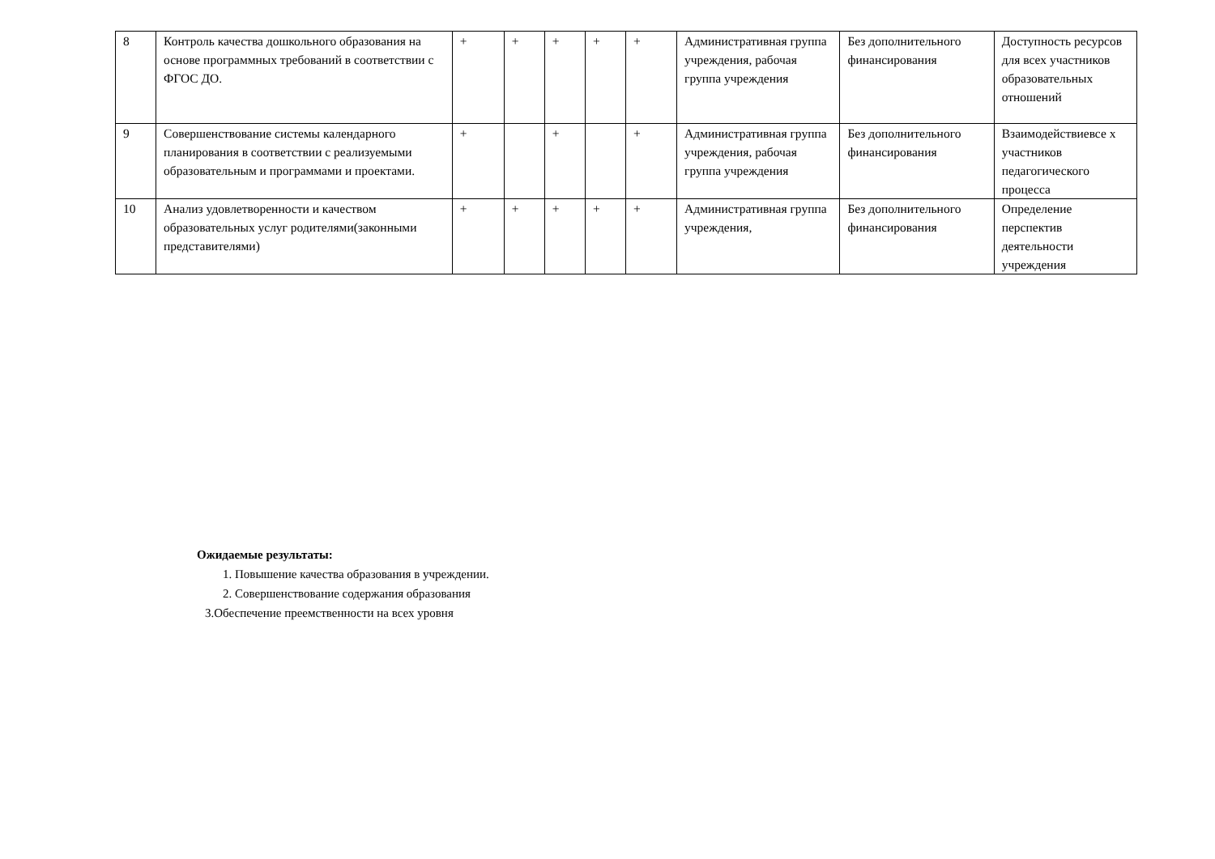| 8 | Контроль качества дошкольного образования на основе программных требований в соответствии с ФГОС ДО. | + | + | + | + | + | Административная группа учреждения, рабочая группа учреждения | Без дополнительного финансирования | Доступность ресурсов для всех участников образовательных отношений |
| 9 | Совершенствование системы календарного планирования в соответствии с реализуемыми образовательным и программами и проектами. | + | | + | | + | Административная группа учреждения, рабочая группа учреждения | Без дополнительного финансирования | Взаимодействиевсе х участников педагогического процесса |
| 10 | Анализ удовлетворенности и качеством образовательных услуг родителями(законными представителями) | + | + | + | + | + | Административная группа учреждения, | Без дополнительного финансирования | Определение перспектив деятельности учреждения |
Ожидаемые результаты:
1. Повышение качества образования в учреждении.
2. Совершенствование содержания образования
3.Обеспечение преемственности на всех уровня